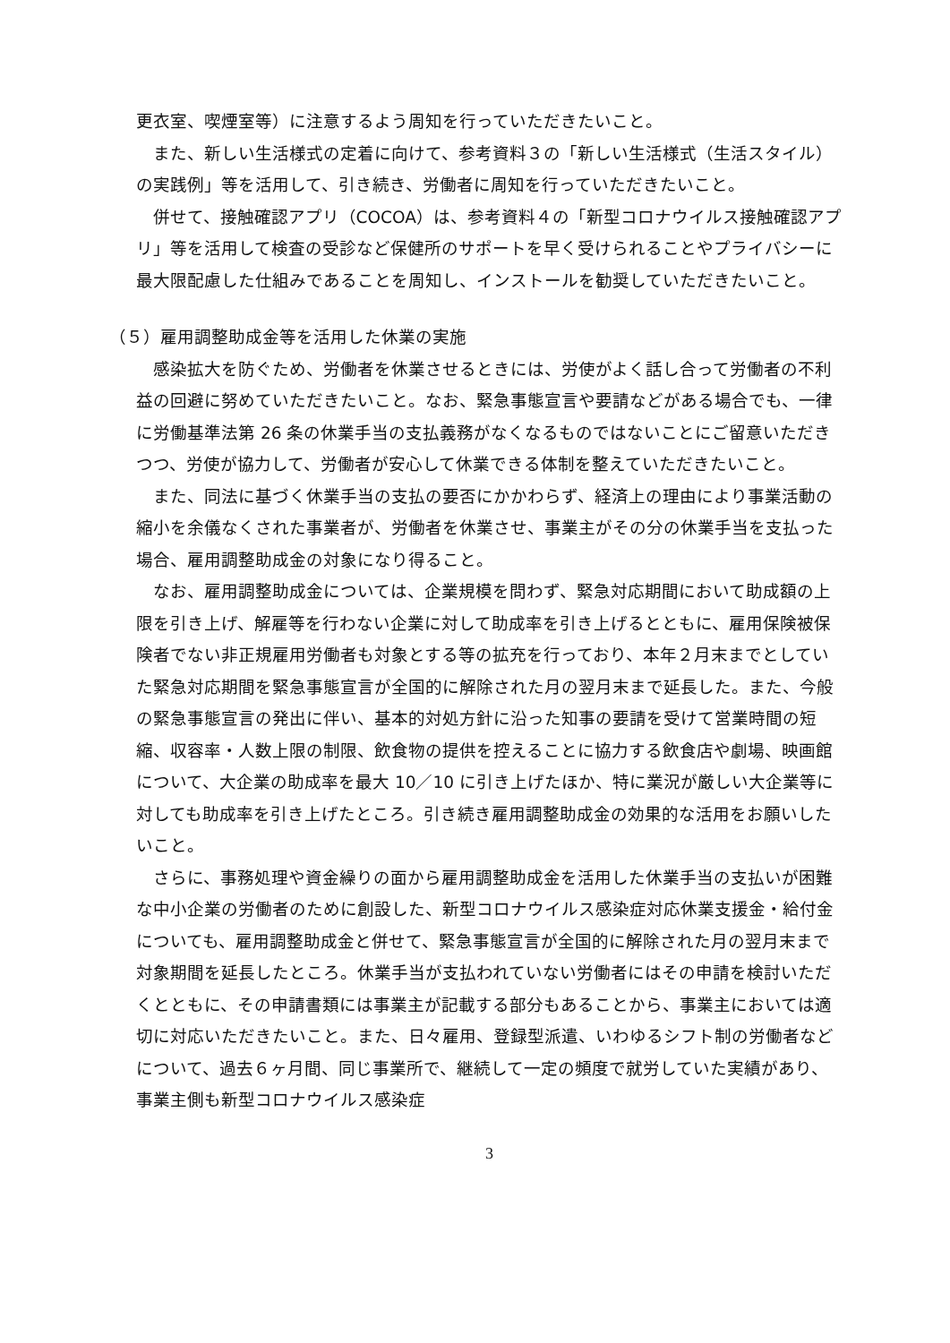更衣室、喫煙室等）に注意するよう周知を行っていただきたいこと。
また、新しい生活様式の定着に向けて、参考資料３の「新しい生活様式（生活スタイル）の実践例」等を活用して、引き続き、労働者に周知を行っていただきたいこと。
併せて、接触確認アプリ（COCOA）は、参考資料４の「新型コロナウイルス接触確認アプリ」等を活用して検査の受診など保健所のサポートを早く受けられることやプライバシーに最大限配慮した仕組みであることを周知し、インストールを勧奨していただきたいこと。
（５）雇用調整助成金等を活用した休業の実施
感染拡大を防ぐため、労働者を休業させるときには、労使がよく話し合って労働者の不利益の回避に努めていただきたいこと。なお、緊急事態宣言や要請などがある場合でも、一律に労働基準法第 26 条の休業手当の支払義務がなくなるものではないことにご留意いただきつつ、労使が協力して、労働者が安心して休業できる体制を整えていただきたいこと。
また、同法に基づく休業手当の支払の要否にかかわらず、経済上の理由により事業活動の縮小を余儀なくされた事業者が、労働者を休業させ、事業主がその分の休業手当を支払った場合、雇用調整助成金の対象になり得ること。
なお、雇用調整助成金については、企業規模を問わず、緊急対応期間において助成額の上限を引き上げ、解雇等を行わない企業に対して助成率を引き上げるとともに、雇用保険被保険者でない非正規雇用労働者も対象とする等の拡充を行っており、本年２月末までとしていた緊急対応期間を緊急事態宣言が全国的に解除された月の翌月末まで延長した。また、今般の緊急事態宣言の発出に伴い、基本的対処方針に沿った知事の要請を受けて営業時間の短縮、収容率・人数上限の制限、飲食物の提供を控えることに協力する飲食店や劇場、映画館について、大企業の助成率を最大 10／10 に引き上げたほか、特に業況が厳しい大企業等に対しても助成率を引き上げたところ。引き続き雇用調整助成金の効果的な活用をお願いしたいこと。
さらに、事務処理や資金繰りの面から雇用調整助成金を活用した休業手当の支払いが困難な中小企業の労働者のために創設した、新型コロナウイルス感染症対応休業支援金・給付金についても、雇用調整助成金と併せて、緊急事態宣言が全国的に解除された月の翌月末まで対象期間を延長したところ。休業手当が支払われていない労働者にはその申請を検討いただくとともに、その申請書類には事業主が記載する部分もあることから、事業主においては適切に対応いただきたいこと。また、日々雇用、登録型派遣、いわゆるシフト制の労働者などについて、過去６ヶ月間、同じ事業所で、継続して一定の頻度で就労していた実績があり、事業主側も新型コロナウイルス感染症
3